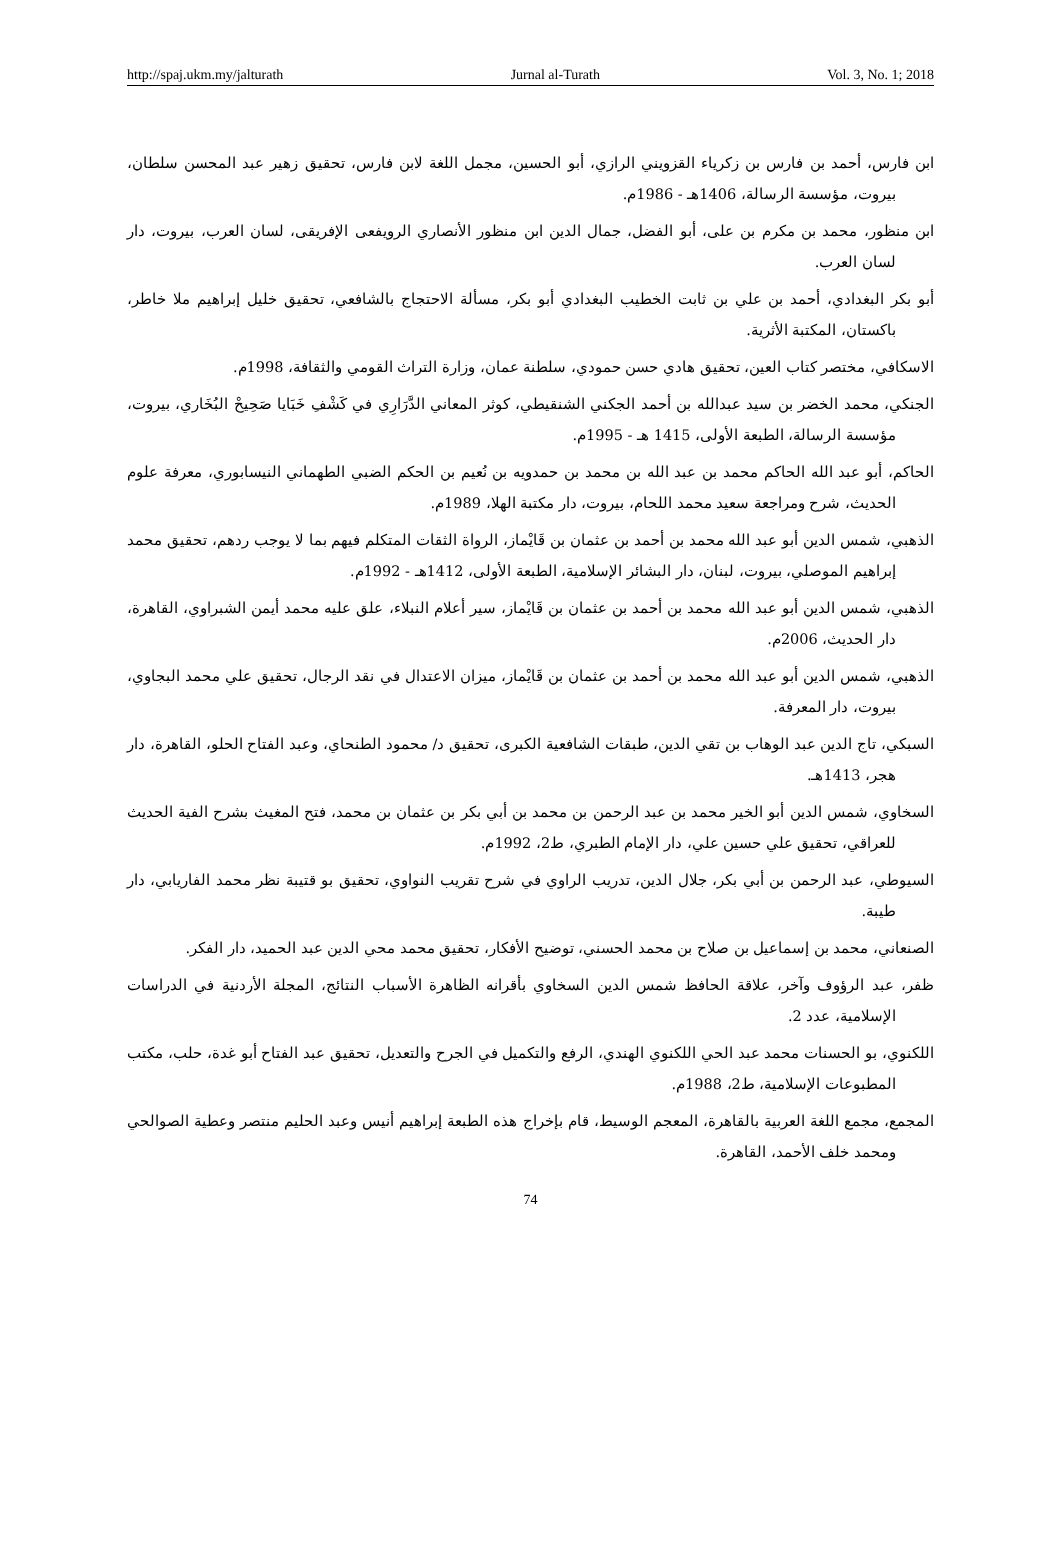http://spaj.ukm.my/jalturath Jurnal al-Turath Vol. 3, No. 1; 2018
ابن فارس، أحمد بن فارس بن زكرياء القزويني الرازي، أبو الحسين، مجمل اللغة لابن فارس، تحقيق زهير عبد المحسن سلطان، بيروت، مؤسسة الرسالة، 1406هـ - 1986م.
ابن منظور، محمد بن مكرم بن على، أبو الفضل، جمال الدين ابن منظور الأنصاري الرويفعى الإفريقى، لسان العرب، بيروت، دار لسان العرب.
أبو بكر البغدادي، أحمد بن علي بن ثابت الخطيب البغدادي أبو بكر، مسألة الاحتجاج بالشافعي، تحقيق خليل إبراهيم ملا خاطر، باكستان، المكتبة الأثرية.
الاسكافي، مختصر كتاب العين، تحقيق هادي حسن حمودي، سلطنة عمان، وزارة التراث القومي والثقافة، 1998م.
الجنكي، محمد الخضر بن سيد عبدالله بن أحمد الجكني الشنقيطي، كوثر المعاني الدَّرَارِي في كَشْفِ خَبَايا صَحِيحْ البُخَاري، بيروت، مؤسسة الرسالة، الطبعة الأولى، 1415 هـ - 1995م.
الحاكم، أبو عبد الله الحاكم محمد بن عبد الله بن محمد بن حمدويه بن نُعيم بن الحكم الضبي الطهماني النيسابوري، معرفة علوم الحديث، شرح ومراجعة سعيد محمد اللحام، بيروت، دار مكتبة الهلا، 1989م.
الذهبي، شمس الدين أبو عبد الله محمد بن أحمد بن عثمان بن قَايْماز، الرواة الثقات المتكلم فيهم بما لا يوجب ردهم، تحقيق محمد إبراهيم الموصلي، بيروت، لبنان، دار البشائر الإسلامية، الطبعة الأولى، 1412هـ - 1992م.
الذهبي، شمس الدين أبو عبد الله محمد بن أحمد بن عثمان بن قَايْماز، سير أعلام النبلاء، علق عليه محمد أيمن الشبراوي، القاهرة، دار الحديث، 2006م.
الذهبي، شمس الدين أبو عبد الله محمد بن أحمد بن عثمان بن قَايْماز، ميزان الاعتدال في نقد الرجال، تحقيق علي محمد البجاوي، بيروت، دار المعرفة.
السبكي، تاج الدين عبد الوهاب بن تقي الدين، طبقات الشافعية الكبرى، تحقيق د/ محمود الطنحاي، وعبد الفتاح الحلو، القاهرة، دار هجر، 1413هـ.
السخاوي، شمس الدين أبو الخير محمد بن عبد الرحمن بن محمد بن أبي بكر بن عثمان بن محمد، فتح المغيث بشرح الفية الحديث للعراقي، تحقيق علي حسين علي، دار الإمام الطبري، ط2، 1992م.
السيوطي، عبد الرحمن بن أبي بكر، جلال الدين، تدريب الراوي في شرح تقريب النواوي، تحقيق بو قتيبة نظر محمد الفاريابي، دار طيبة.
الصنعاني، محمد بن إسماعيل بن صلاح بن محمد الحسني، توضيح الأفكار، تحقيق محمد محي الدين عبد الحميد، دار الفكر.
ظفر، عبد الرؤوف وآخر، علاقة الحافظ شمس الدين السخاوي بأقرانه الظاهرة الأسباب النتائج، المجلة الأردنية في الدراسات الإسلامية، عدد 2.
اللكنوي، بو الحسنات محمد عبد الحي اللكنوي الهندي، الرفع والتكميل في الجرح والتعديل، تحقيق عبد الفتاح أبو غدة، حلب، مكتب المطبوعات الإسلامية، ط2، 1988م.
المجمع، مجمع اللغة العربية بالقاهرة، المعجم الوسيط، قام بإخراج هذه الطبعة إبراهيم أنيس وعبد الحليم منتصر وعطية الصوالحي ومحمد خلف الأحمد، القاهرة.
74